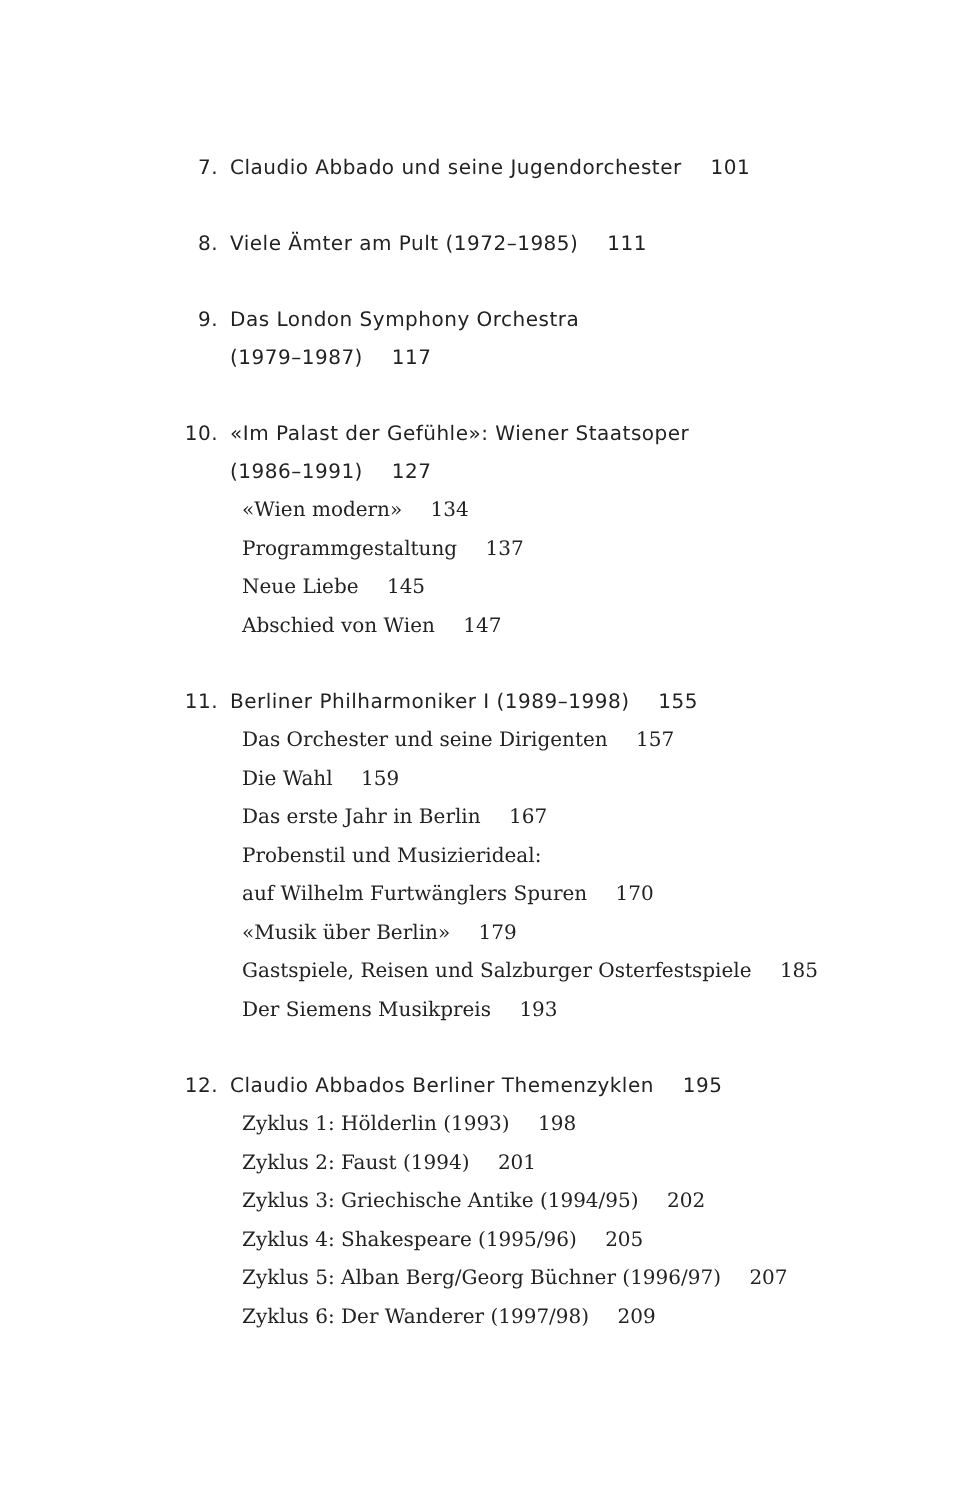7. Claudio Abbado und seine Jugendorchester 101
8. Viele Ämter am Pult (1972–1985) 111
9. Das London Symphony Orchestra
(1979–1987) 117
10. «Im Palast der Gefühle»: Wiener Staatsoper
(1986–1991) 127
«Wien modern» 134
Programmgestaltung 137
Neue Liebe 145
Abschied von Wien 147
11. Berliner Philharmoniker I (1989–1998) 155
Das Orchester und seine Dirigenten 157
Die Wahl 159
Das erste Jahr in Berlin 167
Probenstil und Musizierideal:
auf Wilhelm Furtwänglers Spuren 170
«Musik über Berlin» 179
Gastspiele, Reisen und Salzburger Osterfestspiele 185
Der Siemens Musikpreis 193
12. Claudio Abbados Berliner Themenzyklen 195
Zyklus 1: Hölderlin (1993) 198
Zyklus 2: Faust (1994) 201
Zyklus 3: Griechische Antike (1994/95) 202
Zyklus 4: Shakespeare (1995/96) 205
Zyklus 5: Alban Berg/Georg Büchner (1996/97) 207
Zyklus 6: Der Wanderer (1997/98) 209